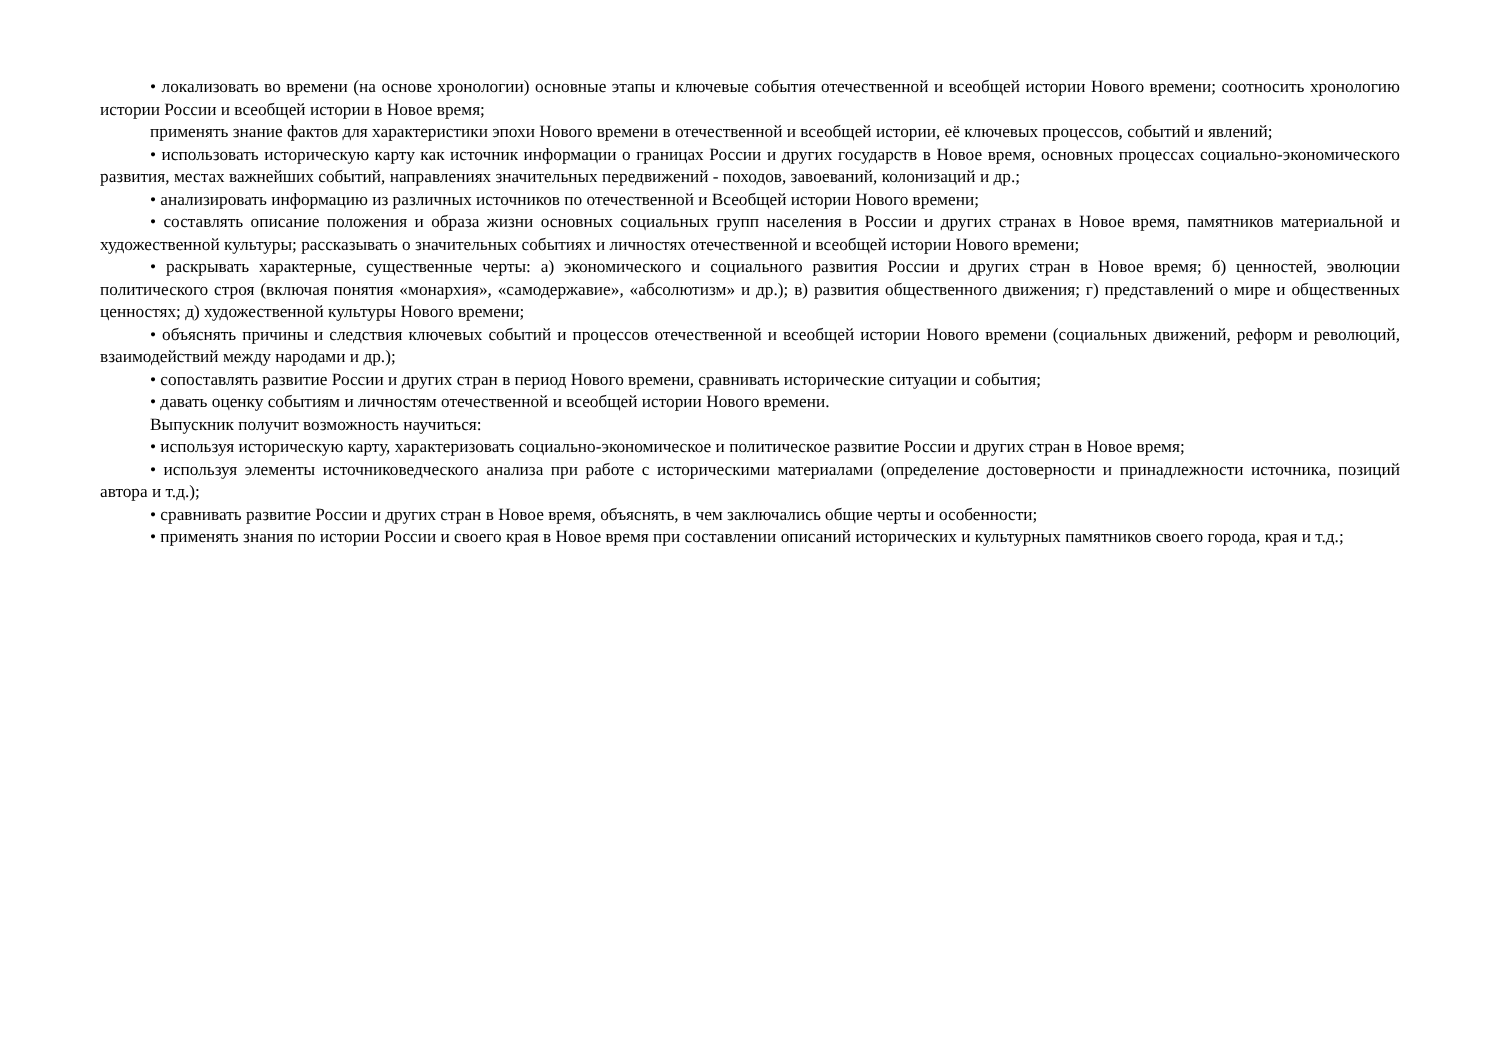• локализовать во времени (на основе хронологии) основные этапы и ключевые события отечественной и всеобщей истории Нового времени; соотносить хронологию истории России и всеобщей истории в Новое время;
применять знание фактов для характеристики эпохи Нового времени в отечественной и всеобщей истории, её ключевых процессов, событий и явлений;
• использовать историческую карту как источник информации о границах России и других государств в Новое время, основных процессах социально-экономического развития, местах важнейших событий, направлениях значительных передвижений - походов, завоеваний, колонизаций и др.;
• анализировать информацию из различных источников по отечественной и Всеобщей истории Нового времени;
• составлять описание положения и образа жизни основных социальных групп населения в России и других странах в Новое время, памятников материальной и художественной культуры; рассказывать о значительных событиях и личностях отечественной и всеобщей истории Нового времени;
• раскрывать характерные, существенные черты: а) экономического и социального развития России и других стран в Новое время; б) ценностей, эволюции политического строя (включая понятия «монархия», «самодержавие», «абсолютизм» и др.); в) развития общественного движения; г) представлений о мире и общественных ценностях; д) художественной культуры Нового времени;
• объяснять причины и следствия ключевых событий и процессов отечественной и всеобщей истории Нового времени (социальных движений, реформ и революций, взаимодействий между народами и др.);
• сопоставлять развитие России и других стран в период Нового времени, сравнивать исторические ситуации и события;
• давать оценку событиям и личностям отечественной и всеобщей истории Нового времени.
Выпускник получит возможность научиться:
• используя историческую карту, характеризовать социально-экономическое и политическое развитие России и других стран в Новое время;
• используя элементы источниковедческого анализа при работе с историческими материалами (определение достоверности и принадлежности источника, позиций автора и т.д.);
• сравнивать развитие России и других стран в Новое время, объяснять, в чем заключались общие черты и особенности;
• применять знания по истории России и своего края в Новое время при составлении описаний исторических и культурных памятников своего города, края и т.д.;